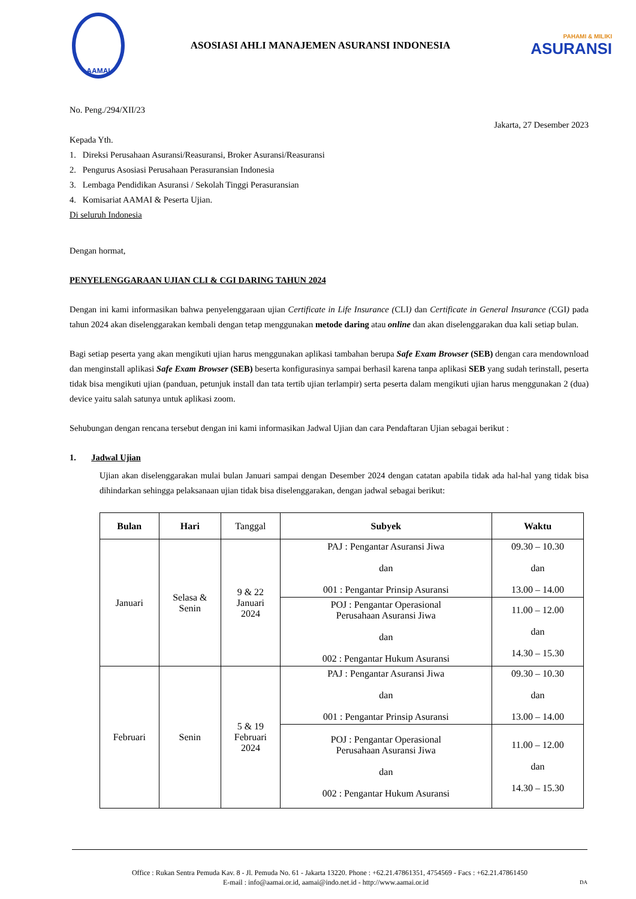AAMAI
ASOSIASI AHLI MANAJEMEN ASURANSI INDONESIA
PAHAMI & MILIKI
ASURANSI
No. Peng./294/XII/23
Jakarta, 27 Desember 2023
Kepada Yth.
1. Direksi Perusahaan Asuransi/Reasuransi, Broker Asuransi/Reasuransi
2. Pengurus Asosiasi Perusahaan Perasuransian Indonesia
3. Lembaga Pendidikan Asuransi / Sekolah Tinggi Perasuransian
4. Komisariat AAMAI & Peserta Ujian.
Di seluruh Indonesia
Dengan hormat,
PENYELENGGARAAN UJIAN CLI & CGI DARING TAHUN 2024
Dengan ini kami informasikan bahwa penyelenggaraan ujian Certificate in Life Insurance (CLI) dan Certificate in General Insurance (CGI) pada tahun 2024 akan diselenggarakan kembali dengan tetap menggunakan metode daring atau online dan akan diselenggarakan dua kali setiap bulan.
Bagi setiap peserta yang akan mengikuti ujian harus menggunakan aplikasi tambahan berupa Safe Exam Browser (SEB) dengan cara mendownload dan menginstall aplikasi Safe Exam Browser (SEB) beserta konfigurasinya sampai berhasil karena tanpa aplikasi SEB yang sudah terinstall, peserta tidak bisa mengikuti ujian (panduan, petunjuk install dan tata tertib ujian terlampir) serta peserta dalam mengikuti ujian harus menggunakan 2 (dua) device yaitu salah satunya untuk aplikasi zoom.
Sehubungan dengan rencana tersebut dengan ini kami informasikan Jadwal Ujian dan cara Pendaftaran Ujian sebagai berikut :
1. Jadwal Ujian
Ujian akan diselenggarakan mulai bulan Januari sampai dengan Desember 2024 dengan catatan apabila tidak ada hal-hal yang tidak bisa dihindarkan sehingga pelaksanaan ujian tidak bisa diselenggarakan, dengan jadwal sebagai berikut:
| Bulan | Hari | Tanggal | Subyek | Waktu |
| Januari | Selasa & Senin | 9 & 22 Januari 2024 | PAJ : Pengantar Asuransi Jiwa dan 001 : Pengantar Prinsip Asuransi | 09.30 – 10.30 dan 13.00 – 14.00 |
| | | | POJ : Pengantar Operasional Perusahaan Asuransi Jiwa dan 002 : Pengantar Hukum Asuransi | 11.00 – 12.00 dan 14.30 – 15.30 |
| Februari | Senin | 5 & 19 Februari 2024 | PAJ : Pengantar Asuransi Jiwa dan 001 : Pengantar Prinsip Asuransi | 09.30 – 10.30 dan 13.00 – 14.00 |
| | | | POJ : Pengantar Operasional Perusahaan Asuransi Jiwa dan 002 : Pengantar Hukum Asuransi | 11.00 – 12.00 dan 14.30 – 15.30 |
Office : Rukan Sentra Pemuda Kav. 8 - Jl. Pemuda No. 61 - Jakarta 13220. Phone : +62.21.47861351, 4754569 - Facs : +62.21.47861450
E-mail : info@aamai.or.id, aamai@indo.net.id - http://www.aamai.or.id DA